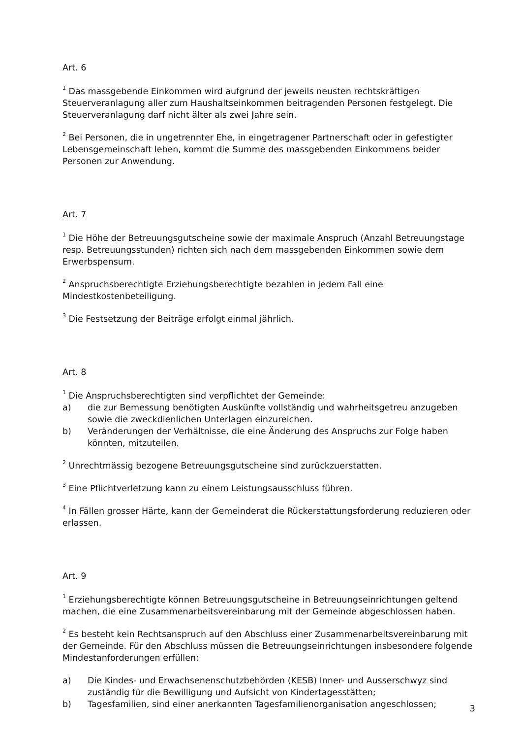Art. 6
<sup>1</sup> Das massgebende Einkommen wird aufgrund der jeweils neusten rechtskräftigen Steuerveranlagung aller zum Haushaltseinkommen beitragenden Personen festgelegt. Die Steuerveranlagung darf nicht älter als zwei Jahre sein.
<sup>2</sup> Bei Personen, die in ungetrennter Ehe, in eingetragener Partnerschaft oder in gefestigter Lebensgemeinschaft leben, kommt die Summe des massgebenden Einkommens beider Personen zur Anwendung.
Art. 7
<sup>1</sup> Die Höhe der Betreuungsgutscheine sowie der maximale Anspruch (Anzahl Betreuungstage resp. Betreuungsstunden) richten sich nach dem massgebenden Einkommen sowie dem Erwerbspensum.
<sup>2</sup> Anspruchsberechtigte Erziehungsberechtigte bezahlen in jedem Fall eine Mindestkostenbeteiligung.
<sup>3</sup> Die Festsetzung der Beiträge erfolgt einmal jährlich.
Art. 8
<sup>1</sup> Die Anspruchsberechtigten sind verpflichtet der Gemeinde:
a) die zur Bemessung benötigten Auskünfte vollständig und wahrheitsgetreu anzugeben sowie die zweckdienlichen Unterlagen einzureichen.
b) Veränderungen der Verhältnisse, die eine Änderung des Anspruchs zur Folge haben könnten, mitzuteilen.
<sup>2</sup> Unrechtmässig bezogene Betreuungsgutscheine sind zurückzuerstatten.
<sup>3</sup> Eine Pflichtverletzung kann zu einem Leistungsausschluss führen.
<sup>4</sup> In Fällen grosser Härte, kann der Gemeinderat die Rückerstattungsforderung reduzieren oder erlassen.
Art. 9
<sup>1</sup> Erziehungsberechtigte können Betreuungsgutscheine in Betreuungseinrichtungen geltend machen, die eine Zusammenarbeitsvereinbarung mit der Gemeinde abgeschlossen haben.
<sup>2</sup> Es besteht kein Rechtsanspruch auf den Abschluss einer Zusammenarbeitsvereinbarung mit der Gemeinde. Für den Abschluss müssen die Betreuungseinrichtungen insbesondere folgende Mindestanforderungen erfüllen:
a) Die Kindes- und Erwachsenenschutzbehörden (KESB) Inner- und Ausserschwyz sind zuständig für die Bewilligung und Aufsicht von Kindertagesstätten;
b) Tagesfamilien, sind einer anerkannten Tagesfamilienorganisation angeschlossen;
3